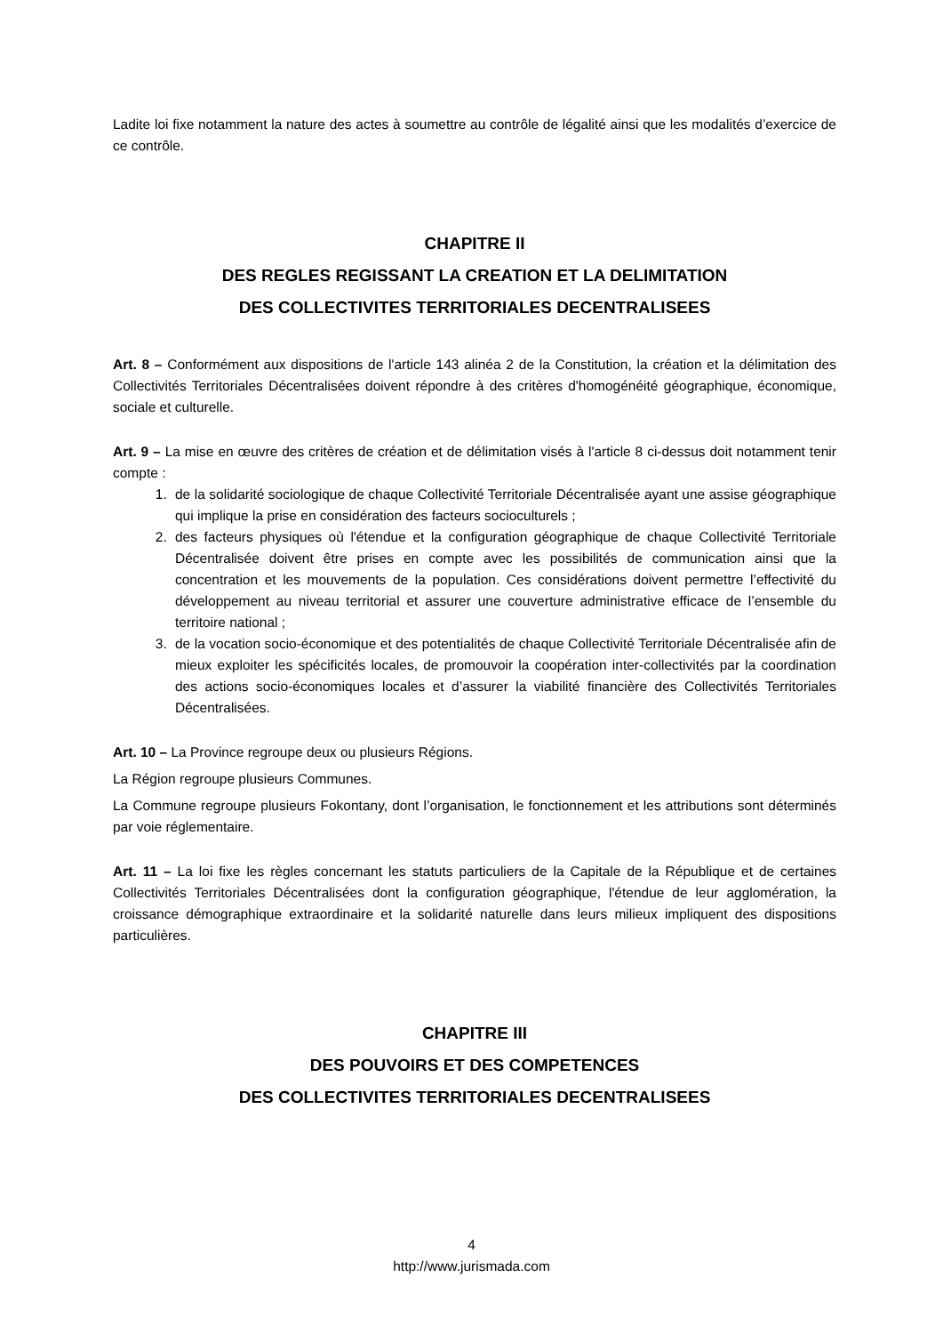Ladite loi fixe notamment la nature des actes à soumettre au contrôle de légalité ainsi que les modalités d’exercice de ce contrôle.
CHAPITRE II
DES REGLES REGISSANT LA CREATION ET LA DELIMITATION
DES COLLECTIVITES TERRITORIALES DECENTRALISEES
Art. 8 – Conformément aux dispositions de l'article 143 alinéa 2 de la Constitution, la création et la délimitation des Collectivités Territoriales Décentralisées doivent répondre à des critères d'homogénéité géographique, économique, sociale et culturelle.
Art. 9 – La mise en œuvre des critères de création et de délimitation visés à l'article 8 ci-dessus doit notamment tenir compte :
1. de la solidarité sociologique de chaque Collectivité Territoriale Décentralisée ayant une assise géographique qui implique la prise en considération des facteurs socioculturels ;
2. des facteurs physiques où l'étendue et la configuration géographique de chaque Collectivité Territoriale Décentralisée doivent être prises en compte avec les possibilités de communication ainsi que la concentration et les mouvements de la population. Ces considérations doivent permettre l’effectivité du développement au niveau territorial et assurer une couverture administrative efficace de l’ensemble du territoire national ;
3. de la vocation socio-économique et des potentialités de chaque Collectivité Territoriale Décentralisée afin de mieux exploiter les spécificités locales, de promouvoir la coopération inter-collectivités par la coordination des actions socio-économiques locales et d’assurer la viabilité financière des Collectivités Territoriales Décentralisées.
Art. 10 – La Province regroupe deux ou plusieurs Régions.
La Région regroupe plusieurs Communes.
La Commune regroupe plusieurs Fokontany, dont l’organisation, le fonctionnement et les attributions sont déterminés par voie réglementaire.
Art. 11 – La loi fixe les règles concernant les statuts particuliers de la Capitale de la République et de certaines Collectivités Territoriales Décentralisées dont la configuration géographique, l'étendue de leur agglomération, la croissance démographique extraordinaire et la solidarité naturelle dans leurs milieux impliquent des dispositions particulières.
CHAPITRE III
DES POUVOIRS ET DES COMPETENCES
DES COLLECTIVITES TERRITORIALES DECENTRALISEES
4
http://www.jurismada.com